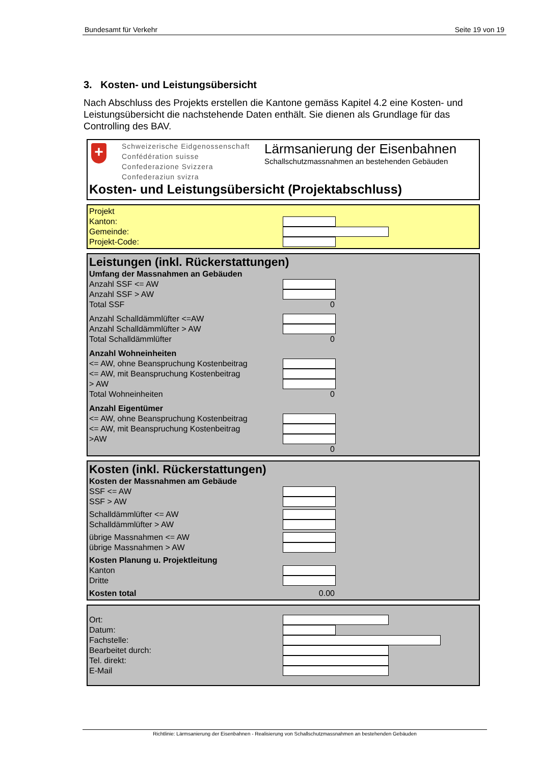Bundesamt für Verkehr Seite 19 von 19
3. Kosten- und Leistungsübersicht
Nach Abschluss des Projekts erstellen die Kantone gemäss Kapitel 4.2 eine Kosten- und Leistungsübersicht die nachstehende Daten enthält. Sie dienen als Grundlage für das Controlling des BAV.
+
Schweizerische Eidgenossenschaft
Confédération suisse
Confederazione Svizzera
Confederaziun svizra
Lärmsanierung der Eisenbahnen
Schallschutzmassnahmen an bestehenden Gebäuden
Kosten- und Leistungsübersicht (Projektabschluss)
Projekt
Kanton:
Gemeinde:
Projekt-Code:
Leistungen (inkl. Rückerstattungen)
Umfang der Massnahmen an Gebäuden
Anzahl SSF <= AW
Anzahl SSF > AW
Total SSF 0
Anzahl Schalldämmlüfter <=AW
Anzahl Schalldämmlüfter > AW
Total Schalldämmlüfter 0
Anzahl Wohneinheiten
<= AW, ohne Beanspruchung Kostenbeitrag
<= AW, mit Beanspruchung Kostenbeitrag
> AW
Total Wohneinheiten 0
Anzahl Eigentümer
<= AW, ohne Beanspruchung Kostenbeitrag
<= AW, mit Beanspruchung Kostenbeitrag
>AW
0
Kosten (inkl. Rückerstattungen)
Kosten der Massnahmen am Gebäude
SSF <= AW
SSF > AW
Schalldämmlüfter <= AW
Schalldämmlüfter > AW
übrige Massnahmen <= AW
übrige Massnahmen > AW
Kosten Planung u. Projektleitung
Kanton
Dritte
Kosten total 0.00
Ort:
Datum:
Fachstelle:
Bearbeitet durch:
Tel. direkt:
E-Mail
Richtlinie: Lärmsanierung der Eisenbahnen - Realisierung von Schallschutzmassnahmen an bestehenden Gebäuden